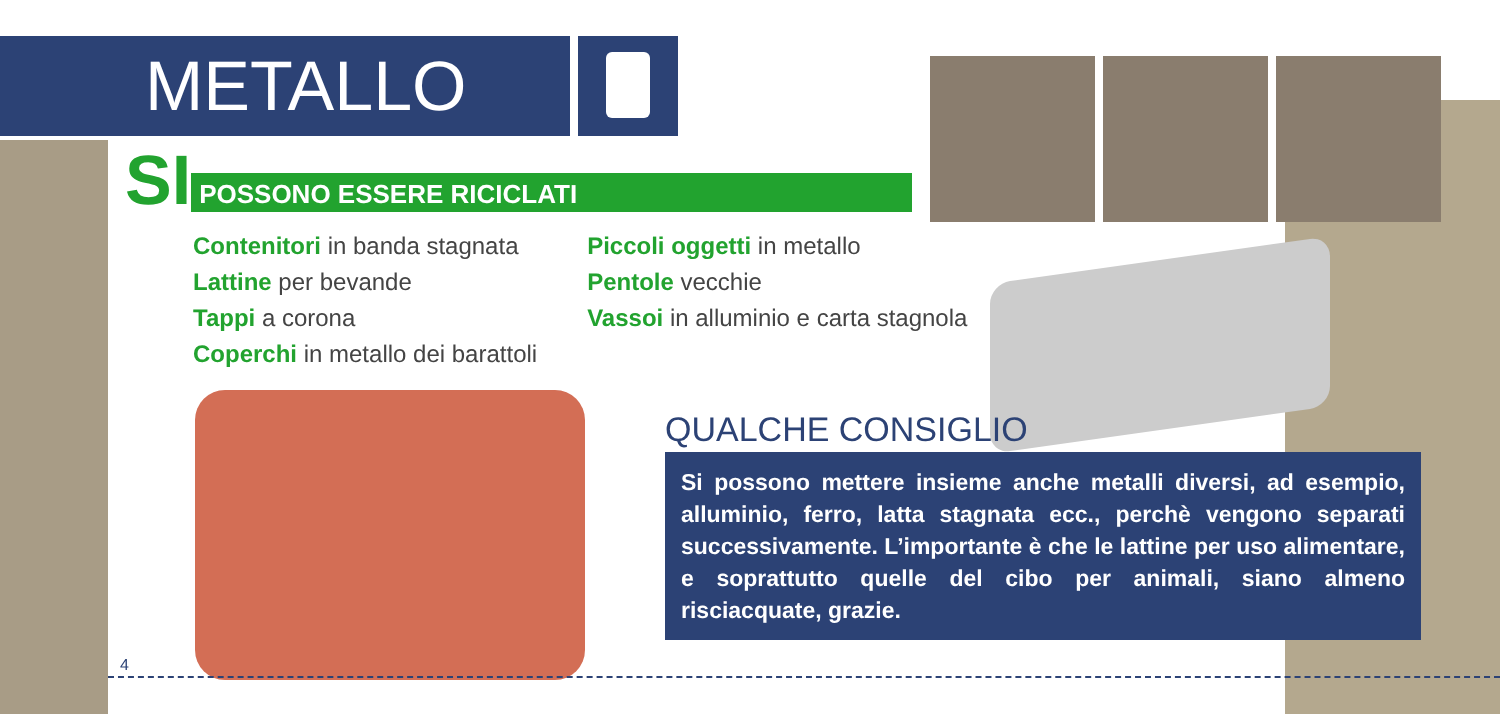METALLO
SI POSSONO ESSERE RICICLATI
Contenitori in banda stagnata
Lattine per bevande
Tappi a corona
Coperchi in metallo dei barattoli
Piccoli oggetti in metallo
Pentole vecchie
Vassoi in alluminio e carta stagnola
QUALCHE CONSIGLIO
Si possono mettere insieme anche metalli diversi, ad esempio, alluminio, ferro, latta stagnata ecc., perchè vengono separati successivamente. L’importante è che le lattine per uso alimentare, e soprattutto quelle del cibo per animali, siano almeno risciacquate, grazie.
4